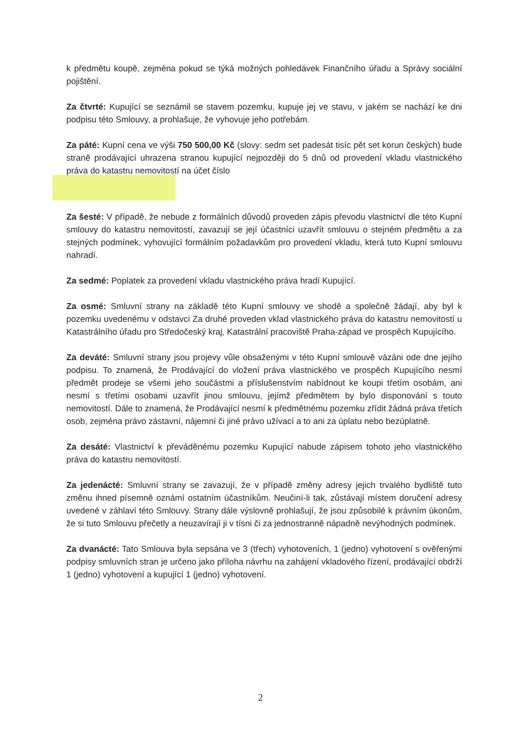k předmětu koupě, zejména pokud se týká možných pohledávek Finančního úřadu a Správy sociální pojištění.
Za čtvrté: Kupující se seznámil se stavem pozemku, kupuje jej ve stavu, v jakém se nachází ke dni podpisu této Smlouvy, a prohlašuje, že vyhovuje jeho potřebám.
Za páté: Kupní cena ve výši 750 500,00 Kč (slovy: sedm set padesát tisíc pět set korun českých) bude straně prodávající uhrazena stranou kupující nejpozději do 5 dnů od provedení vkladu vlastnického práva do katastru nemovitostí na účet číslo
Za šesté: V případě, že nebude z formálních důvodů proveden zápis převodu vlastnictví dle této Kupní smlouvy do katastru nemovitostí, zavazují se její účastníci uzavřít smlouvu o stejném předmětu a za stejných podmínek, vyhovující formálním požadavkům pro provedení vkladu, která tuto Kupní smlouvu nahradí.
Za sedmé: Poplatek za provedení vkladu vlastnického práva hradí Kupující.
Za osmé: Smluvní strany na základě této Kupní smlouvy ve shodě a společně žádají, aby byl k pozemku uvedenému v odstavci Za druhé proveden vklad vlastnického práva do katastru nemovitostí u Katastrálního úřadu pro Středočeský kraj, Katastrální pracoviště Praha-západ ve prospěch Kupujícího.
Za deváté: Smluvní strany jsou projevy vůle obsaženými v této Kupní smlouvě vázáni ode dne jejího podpisu. To znamená, že Prodávající do vložení práva vlastnického ve prospěch Kupujícího nesmí předmět prodeje se všemi jeho součástmi a příslušenstvím nabídnout ke koupi třetím osobám, ani nesmí s třetími osobami uzavřít jinou smlouvu, jejímž předmětem by bylo disponování s touto nemovitostí. Dále to znamená, že Prodávající nesmí k předmětnému pozemku zřídit žádná práva třetích osob, zejména právo zástavní, nájemní či jiné právo užívací a to ani za úplatu nebo bezúplatně.
Za desáté: Vlastnictví k převáděnému pozemku Kupující nabude zápisem tohoto jeho vlastnického práva do katastru nemovitostí.
Za jedenácté: Smluvní strany se zavazují, že v případě změny adresy jejich trvalého bydliště tuto změnu ihned písemně oznámí ostatním účastníkům. Neučiní-li tak, zůstávají místem doručení adresy uvedené v záhlaví této Smlouvy. Strany dále výslovně prohlašují, že jsou způsobilé k právním úkonům, že si tuto Smlouvu přečetly a neuzavírají ji v tísni či za jednostranně nápadně nevýhodných podmínek.
Za dvanácté: Tato Smlouva byla sepsána ve 3 (třech) vyhotoveních, 1 (jedno) vyhotovení s ověřenými podpisy smluvních stran je určeno jako příloha návrhu na zahájení vkladového řízení, prodávající obdrží 1 (jedno) vyhotovení a kupující 1 (jedno) vyhotovení.
2